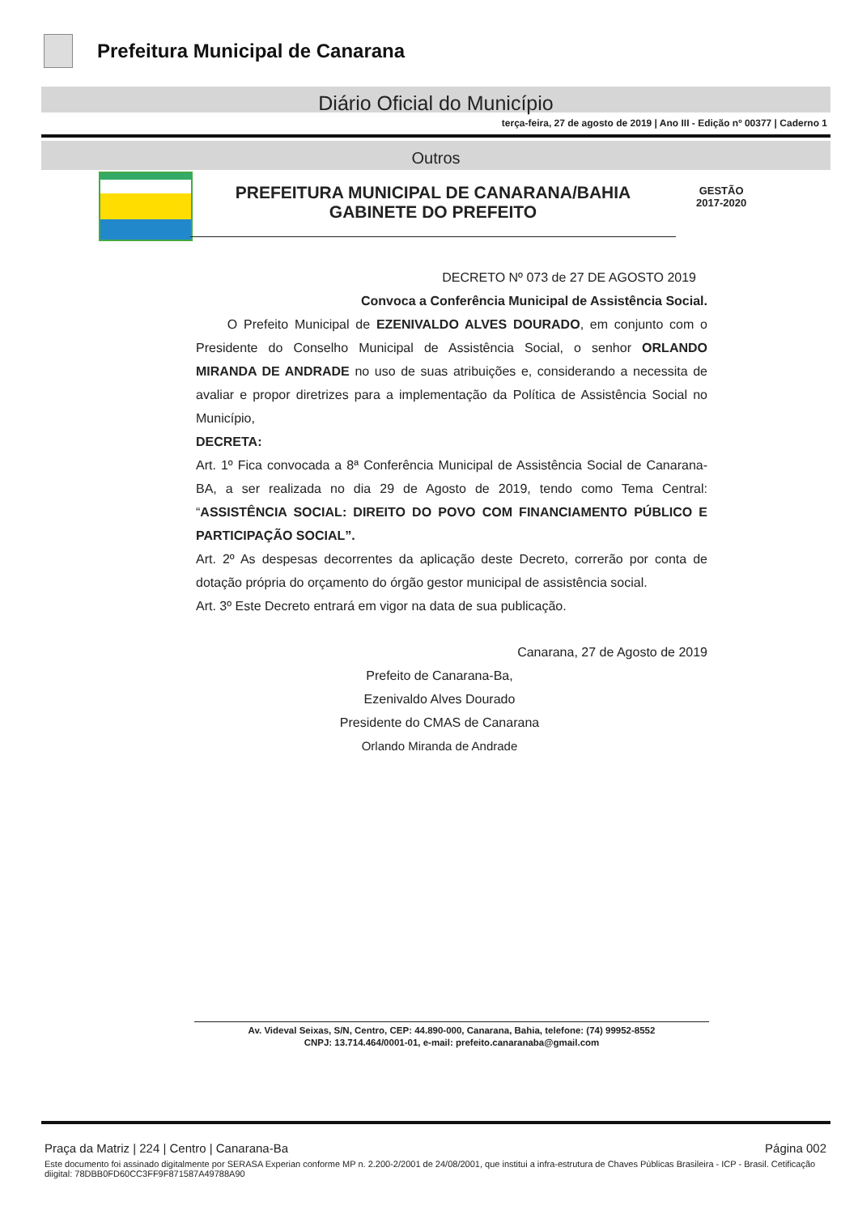Prefeitura Municipal de Canarana
Diário Oficial do Município
terça-feira, 27 de agosto de 2019 | Ano III - Edição nº 00377 | Caderno 1
Outros
PREFEITURA MUNICIPAL DE CANARANA/BAHIA
GABINETE DO PREFEITO
GESTÃO
2017-2020
DECRETO Nº 073 de 27 DE AGOSTO 2019
Convoca a Conferência Municipal de Assistência Social.
O Prefeito Municipal de EZENIVALDO ALVES DOURADO, em conjunto com o Presidente do Conselho Municipal de Assistência Social, o senhor ORLANDO MIRANDA DE ANDRADE no uso de suas atribuições e, considerando a necessita de avaliar e propor diretrizes para a implementação da Política de Assistência Social no Município,
DECRETA:
Art. 1º Fica convocada a 8ª Conferência Municipal de Assistência Social de Canarana-BA, a ser realizada no dia 29 de Agosto de 2019, tendo como Tema Central: “ASSISTÊNCIA SOCIAL: DIREITO DO POVO COM FINANCIAMENTO PÚBLICO E PARTICIPAÇÃO SOCIAL”.
Art. 2º As despesas decorrentes da aplicação deste Decreto, correrão por conta de dotação própria do orçamento do órgão gestor municipal de assistência social.
Art. 3º Este Decreto entrará em vigor na data de sua publicação.
Canarana, 27 de Agosto de 2019
Prefeito de Canarana-Ba,
Ezenivaldo Alves Dourado
Presidente do CMAS de Canarana
Orlando Miranda de Andrade
Av. Videval Seixas, S/N, Centro, CEP: 44.890-000, Canarana, Bahia, telefone: (74) 99952-8552
CNPJ: 13.714.464/0001-01, e-mail: prefeito.canaranaba@gmail.com
Praça da Matriz | 224 | Centro | Canarana-Ba Página 002
Este documento foi assinado digitalmente por SERASA Experian conforme MP n. 2.200-2/2001 de 24/08/2001, que institui a infra-estrutura de Chaves Públicas Brasileira - ICP - Brasil. Cetificação diigital: 78DBB0FD60CC3FF9F871587A49788A90